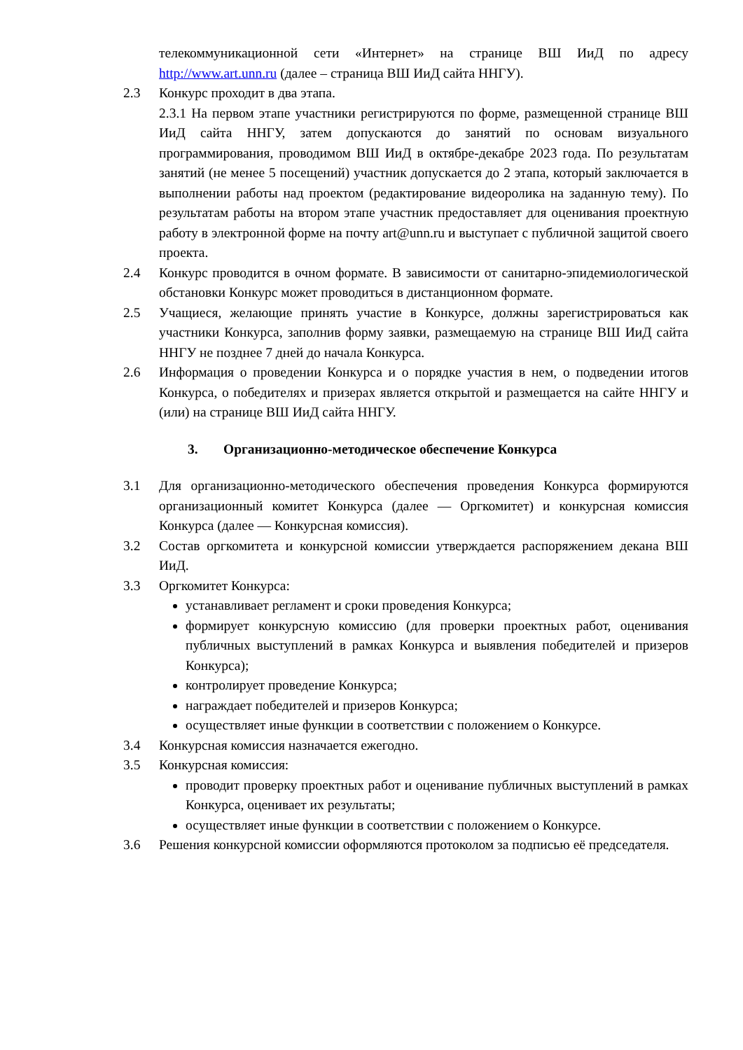телекоммуникационной сети «Интернет» на странице ВШ ИиД по адресу http://www.art.unn.ru (далее – страница ВШ ИиД сайта ННГУ).
2.3 Конкурс проходит в два этапа.
2.3.1 На первом этапе участники регистрируются по форме, размещенной странице ВШ ИиД сайта ННГУ, затем допускаются до занятий по основам визуального программирования, проводимом ВШ ИиД в октябре-декабре 2023 года. По результатам занятий (не менее 5 посещений) участник допускается до 2 этапа, который заключается в выполнении работы над проектом (редактирование видеоролика на заданную тему). По результатам работы на втором этапе участник предоставляет для оценивания проектную работу в электронной форме на почту art@unn.ru и выступает с публичной защитой своего проекта.
2.4 Конкурс проводится в очном формате. В зависимости от санитарно-эпидемиологической обстановки Конкурс может проводиться в дистанционном формате.
2.5 Учащиеся, желающие принять участие в Конкурсе, должны зарегистрироваться как участники Конкурса, заполнив форму заявки, размещаемую на странице ВШ ИиД сайта ННГУ не позднее 7 дней до начала Конкурса.
2.6 Информация о проведении Конкурса и о порядке участия в нем, о подведении итогов Конкурса, о победителях и призерах является открытой и размещается на сайте ННГУ и (или) на странице ВШ ИиД сайта ННГУ.
3. Организационно-методическое обеспечение Конкурса
3.1 Для организационно-методического обеспечения проведения Конкурса формируются организационный комитет Конкурса (далее — Оргкомитет) и конкурсная комиссия Конкурса (далее — Конкурсная комиссия).
3.2 Состав оргкомитета и конкурсной комиссии утверждается распоряжением декана ВШ ИиД.
3.3 Оргкомитет Конкурса:
устанавливает регламент и сроки проведения Конкурса;
формирует конкурсную комиссию (для проверки проектных работ, оценивания публичных выступлений в рамках Конкурса и выявления победителей и призеров Конкурса);
контролирует проведение Конкурса;
награждает победителей и призеров Конкурса;
осуществляет иные функции в соответствии с положением о Конкурсе.
3.4 Конкурсная комиссия назначается ежегодно.
3.5 Конкурсная комиссия:
проводит проверку проектных работ и оценивание публичных выступлений в рамках Конкурса, оценивает их результаты;
осуществляет иные функции в соответствии с положением о Конкурсе.
3.6 Решения конкурсной комиссии оформляются протоколом за подписью её председателя.